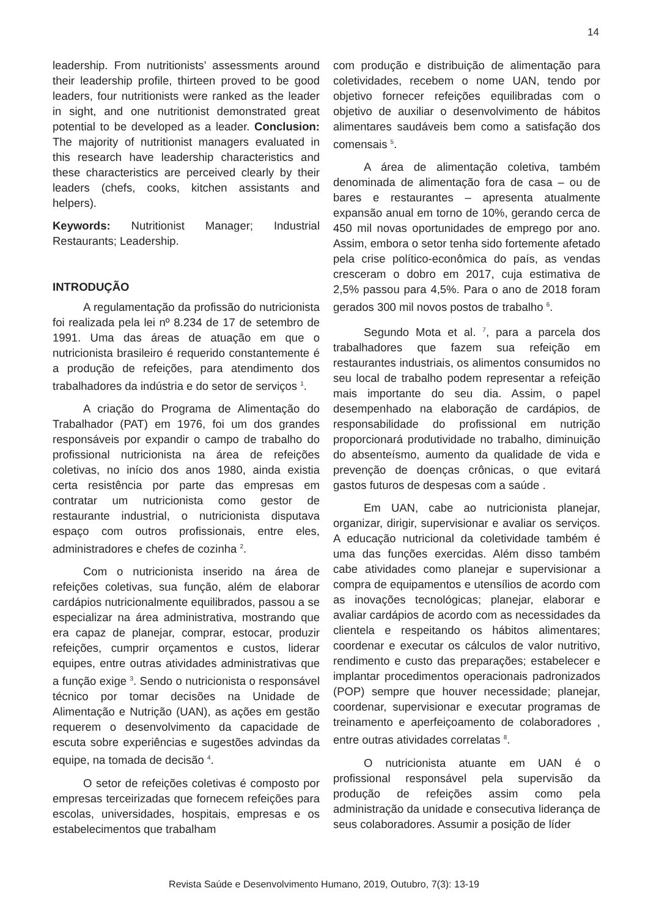14
leadership. From nutritionists’ assessments around their leadership profile, thirteen proved to be good leaders, four nutritionists were ranked as the leader in sight, and one nutritionist demonstrated great potential to be developed as a leader. Conclusion: The majority of nutritionist managers evaluated in this research have leadership characteristics and these characteristics are perceived clearly by their leaders (chefs, cooks, kitchen assistants and helpers).
Keywords: Nutritionist Manager; Industrial Restaurants; Leadership.
INTRODUÇÃO
A regulamentação da profissão do nutricionista foi realizada pela lei nº 8.234 de 17 de setembro de 1991. Uma das áreas de atuação em que o nutricionista brasileiro é requerido constantemente é a produção de refeições, para atendimento dos trabalhadores da indústria e do setor de serviços <sup>1</sup>.
A criação do Programa de Alimentação do Trabalhador (PAT) em 1976, foi um dos grandes responsáveis por expandir o campo de trabalho do profissional nutricionista na área de refeições coletivas, no início dos anos 1980, ainda existia certa resistência por parte das empresas em contratar um nutricionista como gestor de restaurante industrial, o nutricionista disputava espaço com outros profissionais, entre eles, administradores e chefes de cozinha <sup>2</sup>.
Com o nutricionista inserido na área de refeições coletivas, sua função, além de elaborar cardápios nutricionalmente equilibrados, passou a se especializar na área administrativa, mostrando que era capaz de planejar, comprar, estocar, produzir refeições, cumprir orçamentos e custos, liderar equipes, entre outras atividades administrativas que a função exige <sup>3</sup>. Sendo o nutricionista o responsável técnico por tomar decisões na Unidade de Alimentação e Nutrição (UAN), as ações em gestão requerem o desenvolvimento da capacidade de escuta sobre experiências e sugestões advindas da equipe, na tomada de decisão <sup>4</sup>.
O setor de refeições coletivas é composto por empresas terceirizadas que fornecem refeições para escolas, universidades, hospitais, empresas e os estabelecimentos que trabalham
com produção e distribuição de alimentação para coletividades, recebem o nome UAN, tendo por objetivo fornecer refeições equilibradas com o objetivo de auxiliar o desenvolvimento de hábitos alimentares saudáveis bem como a satisfação dos comensais <sup>5</sup>.
A área de alimentação coletiva, também denominada de alimentação fora de casa – ou de bares e restaurantes – apresenta atualmente expansão anual em torno de 10%, gerando cerca de 450 mil novas oportunidades de emprego por ano. Assim, embora o setor tenha sido fortemente afetado pela crise político-econômica do país, as vendas cresceram o dobro em 2017, cuja estimativa de 2,5% passou para 4,5%. Para o ano de 2018 foram gerados 300 mil novos postos de trabalho <sup>6</sup>.
Segundo Mota et al. <sup>7</sup>, para a parcela dos trabalhadores que fazem sua refeição em restaurantes industriais, os alimentos consumidos no seu local de trabalho podem representar a refeição mais importante do seu dia. Assim, o papel desempenhado na elaboração de cardápios, de responsabilidade do profissional em nutrição proporcionará produtividade no trabalho, diminuição do absenteísmo, aumento da qualidade de vida e prevenção de doenças crônicas, o que evitará gastos futuros de despesas com a saúde .
Em UAN, cabe ao nutricionista planejar, organizar, dirigir, supervisionar e avaliar os serviços. A educação nutricional da coletividade também é uma das funções exercidas. Além disso também cabe atividades como planejar e supervisionar a compra de equipamentos e utensílios de acordo com as inovações tecnológicas; planejar, elaborar e avaliar cardápios de acordo com as necessidades da clientela e respeitando os hábitos alimentares; coordenar e executar os cálculos de valor nutritivo, rendimento e custo das preparações; estabelecer e implantar procedimentos operacionais padronizados (POP) sempre que houver necessidade; planejar, coordenar, supervisionar e executar programas de treinamento e aperfeiçoamento de colaboradores , entre outras atividades correlatas <sup>8</sup>.
O nutricionista atuante em UAN é o profissional responsável pela supervisão da produção de refeições assim como pela administração da unidade e consecutiva liderança de seus colaboradores. Assumir a posição de líder
Revista Saúde e Desenvolvimento Humano, 2019, Outubro, 7(3): 13-19